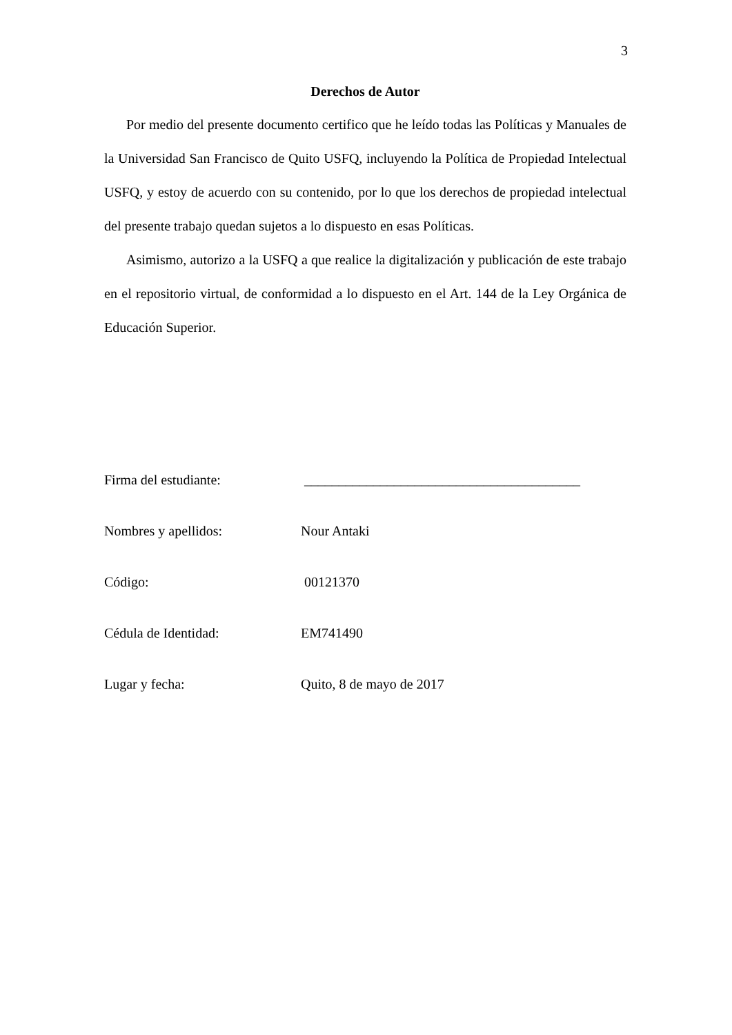3
Derechos de Autor
Por medio del presente documento certifico que he leído todas las Políticas y Manuales de la Universidad San Francisco de Quito USFQ, incluyendo la Política de Propiedad Intelectual USFQ, y estoy de acuerdo con su contenido, por lo que los derechos de propiedad intelectual del presente trabajo quedan sujetos a lo dispuesto en esas Políticas.
Asimismo, autorizo a la USFQ a que realice la digitalización y publicación de este trabajo en el repositorio virtual, de conformidad a lo dispuesto en el Art. 144 de la Ley Orgánica de Educación Superior.
Firma del estudiante: ________________________________________
Nombres y apellidos: Nour Antaki
Código: 00121370
Cédula de Identidad: EM741490
Lugar y fecha: Quito, 8 de mayo de 2017